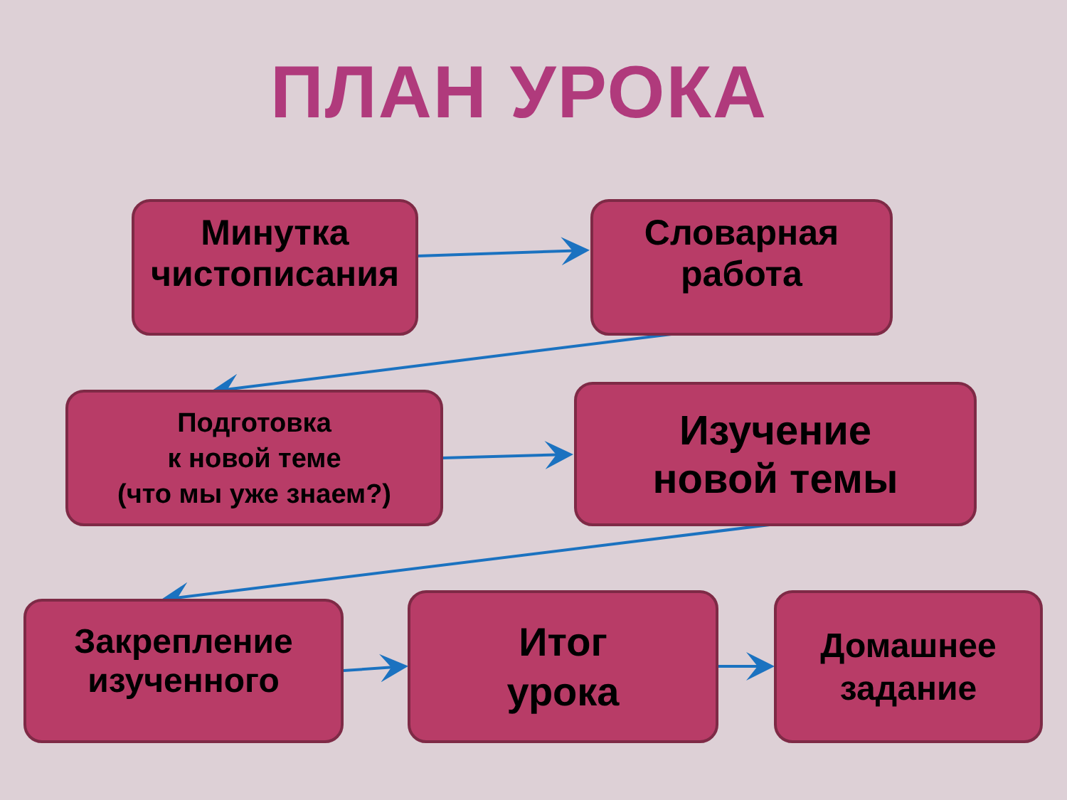ПЛАН УРОКА
Минутка
чистописания
Словарная
работа
Подготовка
к новой теме
(что мы уже знаем?)
Изучение
новой темы
Закрепление
изученного
Итог
урока
Домашнее
задание